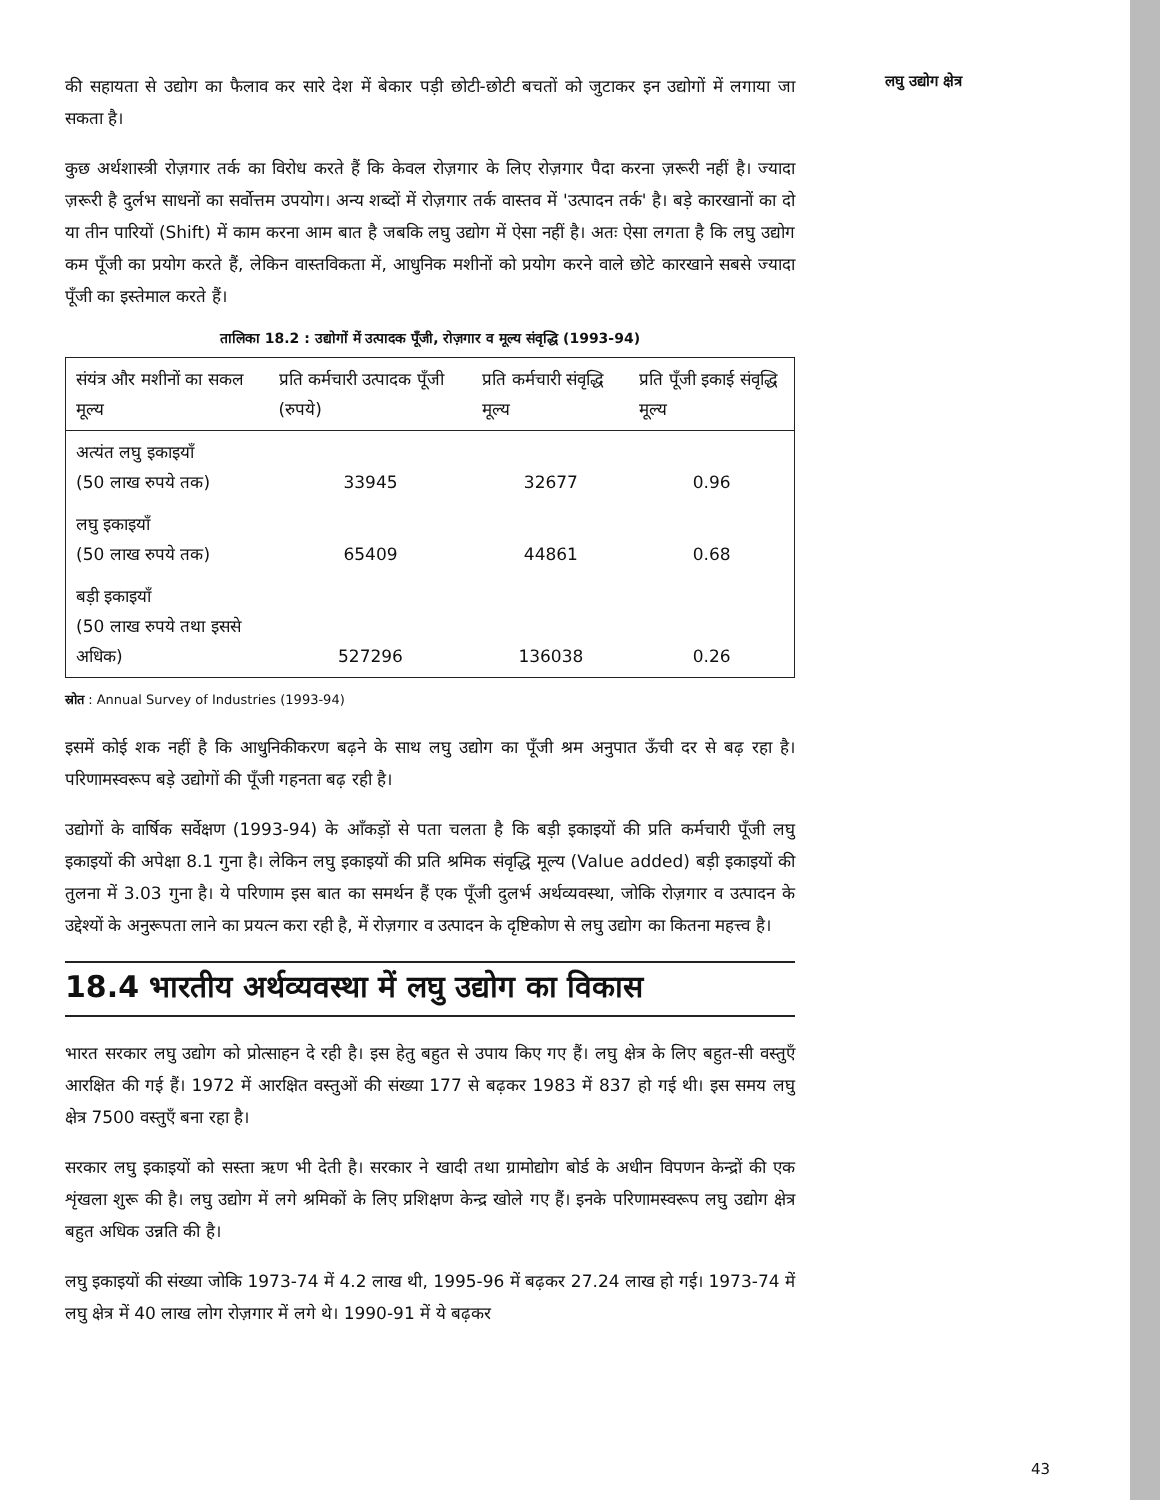की सहायता से उद्योग का फैलाव कर सारे देश में बेकार पड़ी छोटी-छोटी बचतों को जुटाकर इन उद्योगों में लगाया जा सकता है।
कुछ अर्थशास्त्री रोज़गार तर्क का विरोध करते हैं कि केवल रोज़गार के लिए रोज़गार पैदा करना ज़रूरी नहीं है। ज्यादा ज़रूरी है दुर्लभ साधनों का सर्वोत्तम उपयोग। अन्य शब्दों में रोज़गार तर्क वास्तव में 'उत्पादन तर्क' है। बड़े कारखानों का दो या तीन पारियों (Shift) में काम करना आम बात है जबकि लघु उद्योग में ऐसा नहीं है। अतः ऐसा लगता है कि लघु उद्योग कम पूँजी का प्रयोग करते हैं, लेकिन वास्तविकता में, आधुनिक मशीनों को प्रयोग करने वाले छोटे कारखाने सबसे ज्यादा पूँजी का इस्तेमाल करते हैं।
तालिका 18.2 : उद्योगों में उत्पादक पूँजी, रोज़गार व मूल्य संवृद्धि (1993-94)
| संयंत्र और मशीनों का सकल मूल्य | प्रति कर्मचारी उत्पादक पूँजी (रुपये) | प्रति कर्मचारी संवृद्धि मूल्य | प्रति पूँजी इकाई संवृद्धि मूल्य |
| --- | --- | --- | --- |
| अत्यंत लघु इकाइयाँ (50 लाख रुपये तक) | 33945 | 32677 | 0.96 |
| लघु इकाइयाँ (50 लाख रुपये तक) | 65409 | 44861 | 0.68 |
| बड़ी इकाइयाँ (50 लाख रुपये तथा इससे अधिक) | 527296 | 136038 | 0.26 |
स्रोत : Annual Survey of Industries (1993-94)
इसमें कोई शक नहीं है कि आधुनिकीकरण बढ़ने के साथ लघु उद्योग का पूँजी श्रम अनुपात ऊँची दर से बढ़ रहा है। परिणामस्वरूप बड़े उद्योगों की पूँजी गहनता बढ़ रही है।
उद्योगों के वार्षिक सर्वेक्षण (1993-94) के आँकड़ों से पता चलता है कि बड़ी इकाइयों की प्रति कर्मचारी पूँजी लघु इकाइयों की अपेक्षा 8.1 गुना है। लेकिन लघु इकाइयों की प्रति श्रमिक संवृद्धि मूल्य (Value added) बड़ी इकाइयों की तुलना में 3.03 गुना है। ये परिणाम इस बात का समर्थन हैं एक पूँजी दुलर्भ अर्थव्यवस्था, जोकि रोज़गार व उत्पादन के उद्देश्यों के अनुरूपता लाने का प्रयत्न करा रही है, में रोज़गार व उत्पादन के दृष्टिकोण से लघु उद्योग का कितना महत्त्व है।
18.4 भारतीय अर्थव्यवस्था में लघु उद्योग का विकास
भारत सरकार लघु उद्योग को प्रोत्साहन दे रही है। इस हेतु बहुत से उपाय किए गए हैं। लघु क्षेत्र के लिए बहुत-सी वस्तुएँ आरक्षित की गई हैं। 1972 में आरक्षित वस्तुओं की संख्या 177 से बढ़कर 1983 में 837 हो गई थी। इस समय लघु क्षेत्र 7500 वस्तुएँ बना रहा है।
सरकार लघु इकाइयों को सस्ता ऋण भी देती है। सरकार ने खादी तथा ग्रामोद्योग बोर्ड के अधीन विपणन केन्द्रों की एक शृंखला शुरू की है। लघु उद्योग में लगे श्रमिकों के लिए प्रशिक्षण केन्द्र खोले गए हैं। इनके परिणामस्वरूप लघु उद्योग क्षेत्र बहुत अधिक उन्नति की है।
लघु इकाइयों की संख्या जोकि 1973-74 में 4.2 लाख थी, 1995-96 में बढ़कर 27.24 लाख हो गई। 1973-74 में लघु क्षेत्र में 40 लाख लोग रोज़गार में लगे थे। 1990-91 में ये बढ़कर
लघु उद्योग क्षेत्र
43